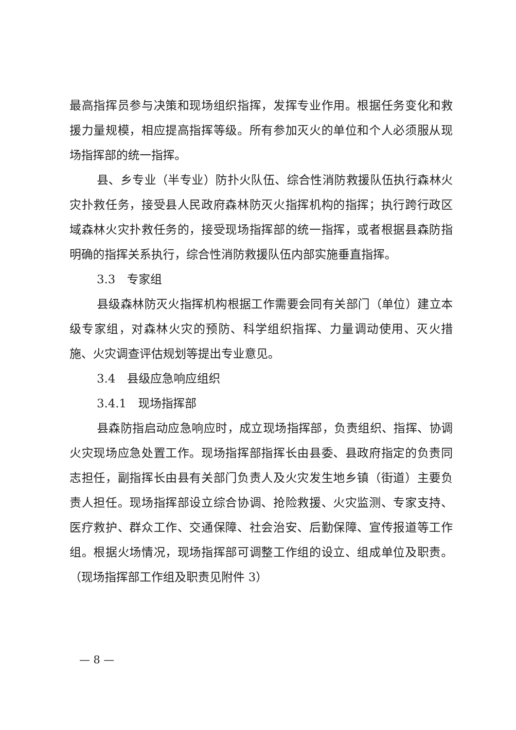最高指挥员参与决策和现场组织指挥，发挥专业作用。根据任务变化和救援力量规模，相应提高指挥等级。所有参加灭火的单位和个人必须服从现场指挥部的统一指挥。
县、乡专业（半专业）防扑火队伍、综合性消防救援队伍执行森林火灾扑救任务，接受县人民政府森林防灭火指挥机构的指挥；执行跨行政区域森林火灾扑救任务的，接受现场指挥部的统一指挥，或者根据县森防指明确的指挥关系执行，综合性消防救援队伍内部实施垂直指挥。
3.3　专家组
县级森林防灭火指挥机构根据工作需要会同有关部门（单位）建立本级专家组，对森林火灾的预防、科学组织指挥、力量调动使用、灭火措施、火灾调查评估规划等提出专业意见。
3.4　县级应急响应组织
3.4.1　现场指挥部
县森防指启动应急响应时，成立现场指挥部，负责组织、指挥、协调火灾现场应急处置工作。现场指挥部指挥长由县委、县政府指定的负责同志担任，副指挥长由县有关部门负责人及火灾发生地乡镇（街道）主要负责人担任。现场指挥部设立综合协调、抢险救援、火灾监测、专家支持、医疗救护、群众工作、交通保障、社会治安、后勤保障、宣传报道等工作组。根据火场情况，现场指挥部可调整工作组的设立、组成单位及职责。（现场指挥部工作组及职责见附件 3）
— 8 —